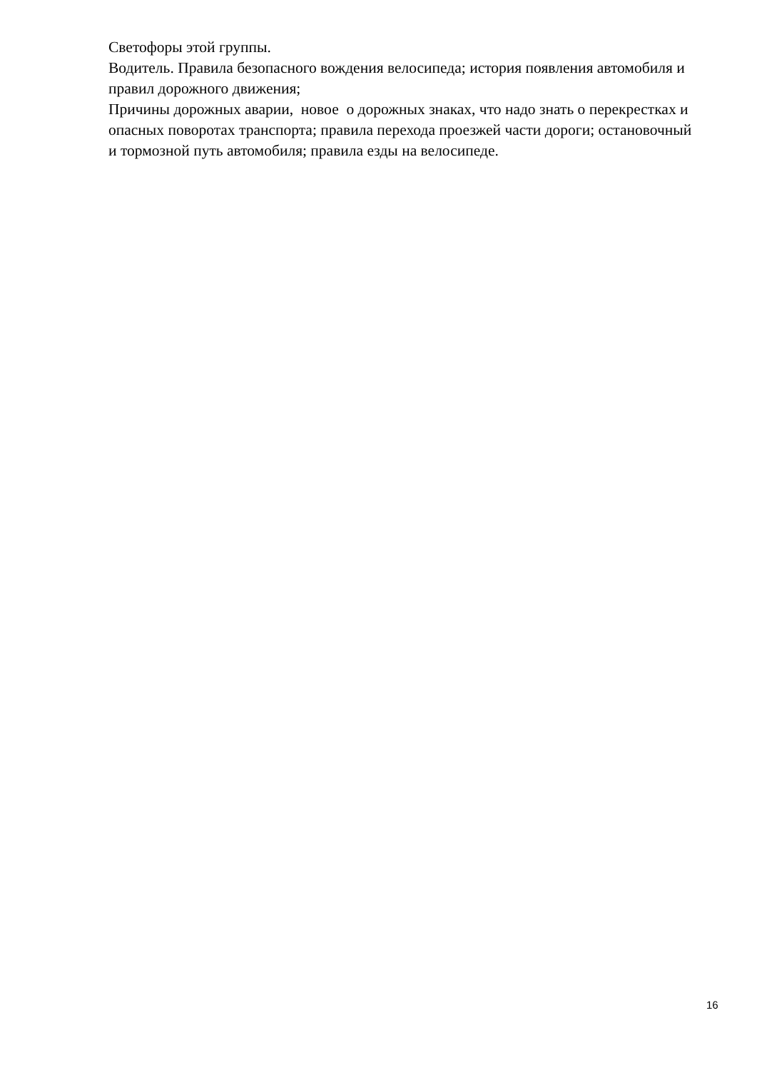Светофоры этой группы.
Водитель. Правила безопасного вождения велосипеда; история появления автомобиля и правил дорожного движения;
Причины дорожных аварии, новое о дорожных знаках, что надо знать о перекрестках и опасных поворотах транспорта; правила перехода проезжей части дороги; остановочный и тормозной путь автомобиля; правила езды на велосипеде.
16